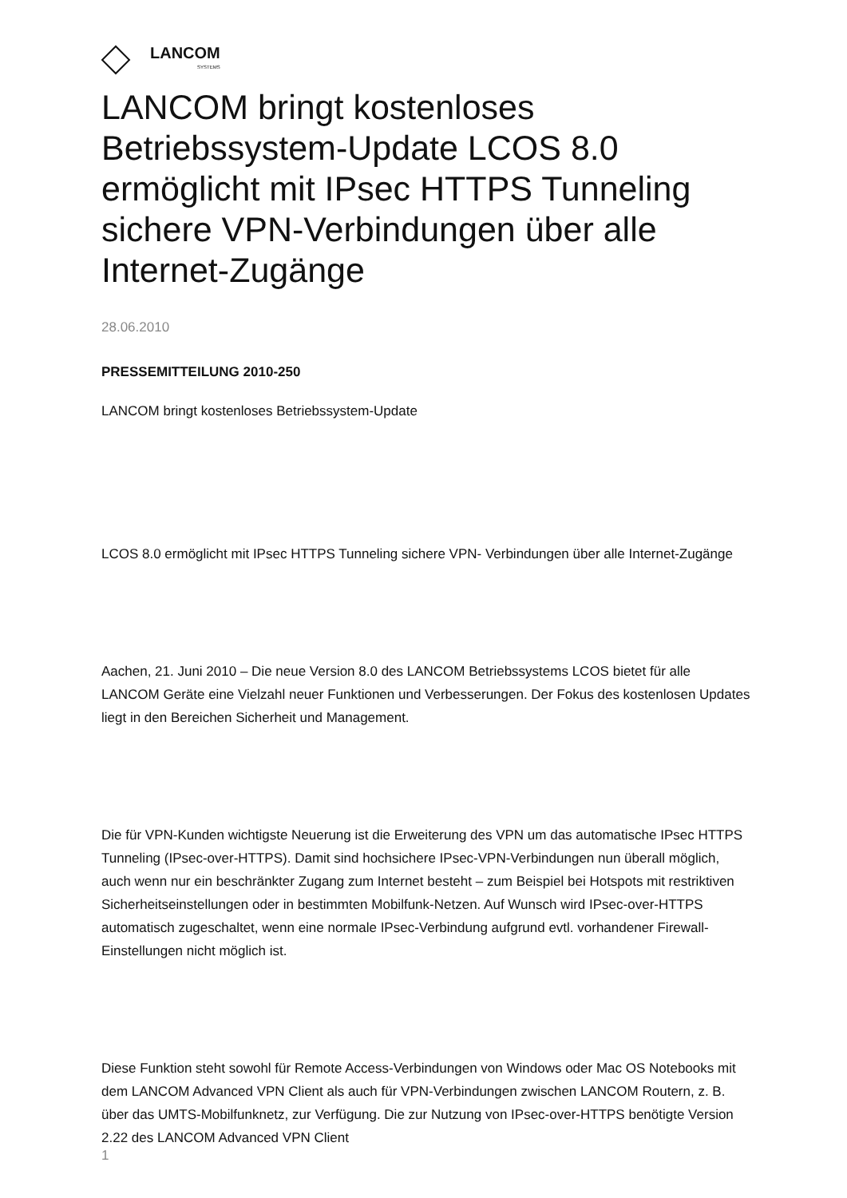LANCOM
SYSTEMS
LANCOM bringt kostenloses Betriebssystem-Update LCOS 8.0 ermöglicht mit IPsec HTTPS Tunneling sichere VPN-Verbindungen über alle Internet-Zugänge
28.06.2010
PRESSEMITTEILUNG 2010-250
LANCOM bringt kostenloses Betriebssystem-Update
LCOS 8.0 ermöglicht mit IPsec HTTPS Tunneling sichere VPN- Verbindungen über alle Internet-Zugänge
Aachen, 21. Juni 2010 – Die neue Version 8.0 des LANCOM Betriebssystems LCOS bietet für alle LANCOM Geräte eine Vielzahl neuer Funktionen und Verbesserungen. Der Fokus des kostenlosen Updates liegt in den Bereichen Sicherheit und Management.
Die für VPN-Kunden wichtigste Neuerung ist die Erweiterung des VPN um das automatische IPsec HTTPS Tunneling (IPsec-over-HTTPS). Damit sind hochsichere IPsec-VPN-Verbindungen nun überall möglich, auch wenn nur ein beschränkter Zugang zum Internet besteht – zum Beispiel bei Hotspots mit restriktiven Sicherheitseinstellungen oder in bestimmten Mobilfunk-Netzen. Auf Wunsch wird IPsec-over-HTTPS automatisch zugeschaltet, wenn eine normale IPsec-Verbindung aufgrund evtl. vorhandener Firewall-Einstellungen nicht möglich ist.
Diese Funktion steht sowohl für Remote Access-Verbindungen von Windows oder Mac OS Notebooks mit dem LANCOM Advanced VPN Client als auch für VPN-Verbindungen zwischen LANCOM Routern, z. B. über das UMTS-Mobilfunknetz, zur Verfügung. Die zur Nutzung von IPsec-over-HTTPS benötigte Version 2.22 des LANCOM Advanced VPN Client
1